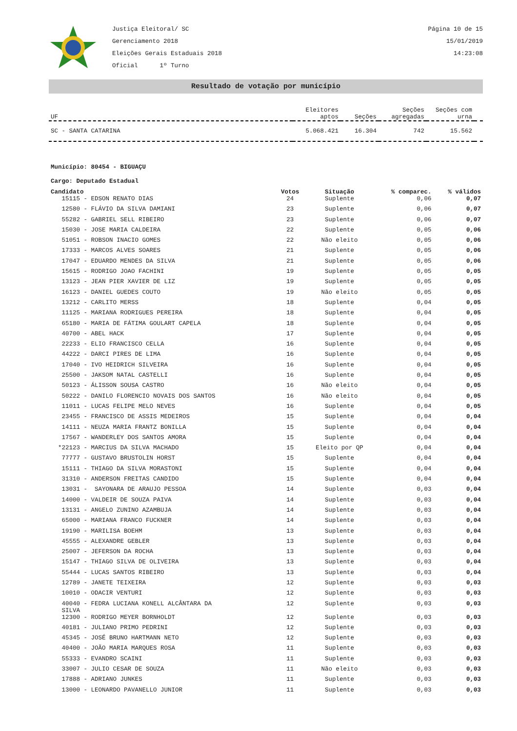Justiça Eleitoral/ SC
Gerenciamento 2018
Eleições Gerais Estaduais 2018
Oficial 1º Turno
Página 10 de 15
15/01/2019
14:23:08
Resultado de votação por município
| UF | Eleitores aptos | Seções | Seções agregadas | Seções com urna | |
| SC - SANTA CATARINA | 5.068.421 | 16.304 | 742 | 15.562 | |
Município: 80454 - BIGUAÇU
Cargo: Deputado Estadual
| Candidato | Votos | Situação | % comparec. | % válidos |
| --- | --- | --- | --- | --- |
| 15115 - EDSON RENATO DIAS | 24 | Suplente | 0,06 | 0,07 |
| 12580 - FLÁVIO DA SILVA DAMIANI | 23 | Suplente | 0,06 | 0,07 |
| 55282 - GABRIEL SELL RIBEIRO | 23 | Suplente | 0,06 | 0,07 |
| 15030 - JOSE MARIA CALDEIRA | 22 | Suplente | 0,05 | 0,06 |
| 51051 - ROBSON INACIO GOMES | 22 | Não eleito | 0,05 | 0,06 |
| 17333 - MARCOS ALVES SOARES | 21 | Suplente | 0,05 | 0,06 |
| 17047 - EDUARDO MENDES DA SILVA | 21 | Suplente | 0,05 | 0,06 |
| 15615 - RODRIGO JOAO FACHINI | 19 | Suplente | 0,05 | 0,05 |
| 13123 - JEAN PIER XAVIER DE LIZ | 19 | Suplente | 0,05 | 0,05 |
| 16123 - DANIEL GUEDES COUTO | 19 | Não eleito | 0,05 | 0,05 |
| 13212 - CARLITO MERSS | 18 | Suplente | 0,04 | 0,05 |
| 11125 - MARIANA RODRIGUES PEREIRA | 18 | Suplente | 0,04 | 0,05 |
| 65180 - MARIA DE FÁTIMA GOULART CAPELA | 18 | Suplente | 0,04 | 0,05 |
| 40700 - ABEL HACK | 17 | Suplente | 0,04 | 0,05 |
| 22233 - ELIO FRANCISCO CELLA | 16 | Suplente | 0,04 | 0,05 |
| 44222 - DARCI PIRES DE LIMA | 16 | Suplente | 0,04 | 0,05 |
| 17040 - IVO HEIDRICH SILVEIRA | 16 | Suplente | 0,04 | 0,05 |
| 25500 - JAKSOM NATAL CASTELLI | 16 | Suplente | 0,04 | 0,05 |
| 50123 - ÁLISSON SOUSA CASTRO | 16 | Não eleito | 0,04 | 0,05 |
| 50222 - DANILO FLORENCIO NOVAIS DOS SANTOS | 16 | Não eleito | 0,04 | 0,05 |
| 11011 - LUCAS FELIPE MELO NEVES | 16 | Suplente | 0,04 | 0,05 |
| 23455 - FRANCISCO DE ASSIS MEDEIROS | 15 | Suplente | 0,04 | 0,04 |
| 14111 - NEUZA MARIA FRANTZ BONILLA | 15 | Suplente | 0,04 | 0,04 |
| 17567 - WANDERLEY DOS SANTOS AMORA | 15 | Suplente | 0,04 | 0,04 |
| *22123 - MARCIUS DA SILVA MACHADO | 15 | Eleito por QP | 0,04 | 0,04 |
| 77777 - GUSTAVO BRUSTOLIN HORST | 15 | Suplente | 0,04 | 0,04 |
| 15111 - THIAGO DA SILVA MORASTONI | 15 | Suplente | 0,04 | 0,04 |
| 31310 - ANDERSON FREITAS CANDIDO | 15 | Suplente | 0,04 | 0,04 |
| 13031 - SAYONARA DE ARAUJO PESSOA | 14 | Suplente | 0,03 | 0,04 |
| 14000 - VALDEIR DE SOUZA PAIVA | 14 | Suplente | 0,03 | 0,04 |
| 13131 - ANGELO ZUNINO AZAMBUJA | 14 | Suplente | 0,03 | 0,04 |
| 65000 - MARIANA FRANCO FUCKNER | 14 | Suplente | 0,03 | 0,04 |
| 19190 - MARILISA BOEHM | 13 | Suplente | 0,03 | 0,04 |
| 45555 - ALEXANDRE GEBLER | 13 | Suplente | 0,03 | 0,04 |
| 25007 - JEFERSON DA ROCHA | 13 | Suplente | 0,03 | 0,04 |
| 15147 - THIAGO SILVA DE OLIVEIRA | 13 | Suplente | 0,03 | 0,04 |
| 55444 - LUCAS SANTOS RIBEIRO | 13 | Suplente | 0,03 | 0,04 |
| 12789 - JANETE TEIXEIRA | 12 | Suplente | 0,03 | 0,03 |
| 10010 - ODACIR VENTURI | 12 | Suplente | 0,03 | 0,03 |
| 40040 - FEDRA LUCIANA KONELL ALCÂNTARA DA SILVA | 12 | Suplente | 0,03 | 0,03 |
| 12300 - RODRIGO MEYER BORNHOLDT | 12 | Suplente | 0,03 | 0,03 |
| 40181 - JULIANO PRIMO PEDRINI | 12 | Suplente | 0,03 | 0,03 |
| 45345 - JOSÉ BRUNO HARTMANN NETO | 12 | Suplente | 0,03 | 0,03 |
| 40400 - JOÃO MARIA MARQUES ROSA | 11 | Suplente | 0,03 | 0,03 |
| 55333 - EVANDRO SCAINI | 11 | Suplente | 0,03 | 0,03 |
| 33007 - JULIO CESAR DE SOUZA | 11 | Não eleito | 0,03 | 0,03 |
| 17888 - ADRIANO JUNKES | 11 | Suplente | 0,03 | 0,03 |
| 13000 - LEONARDO PAVANELLO JUNIOR | 11 | Suplente | 0,03 | 0,03 |